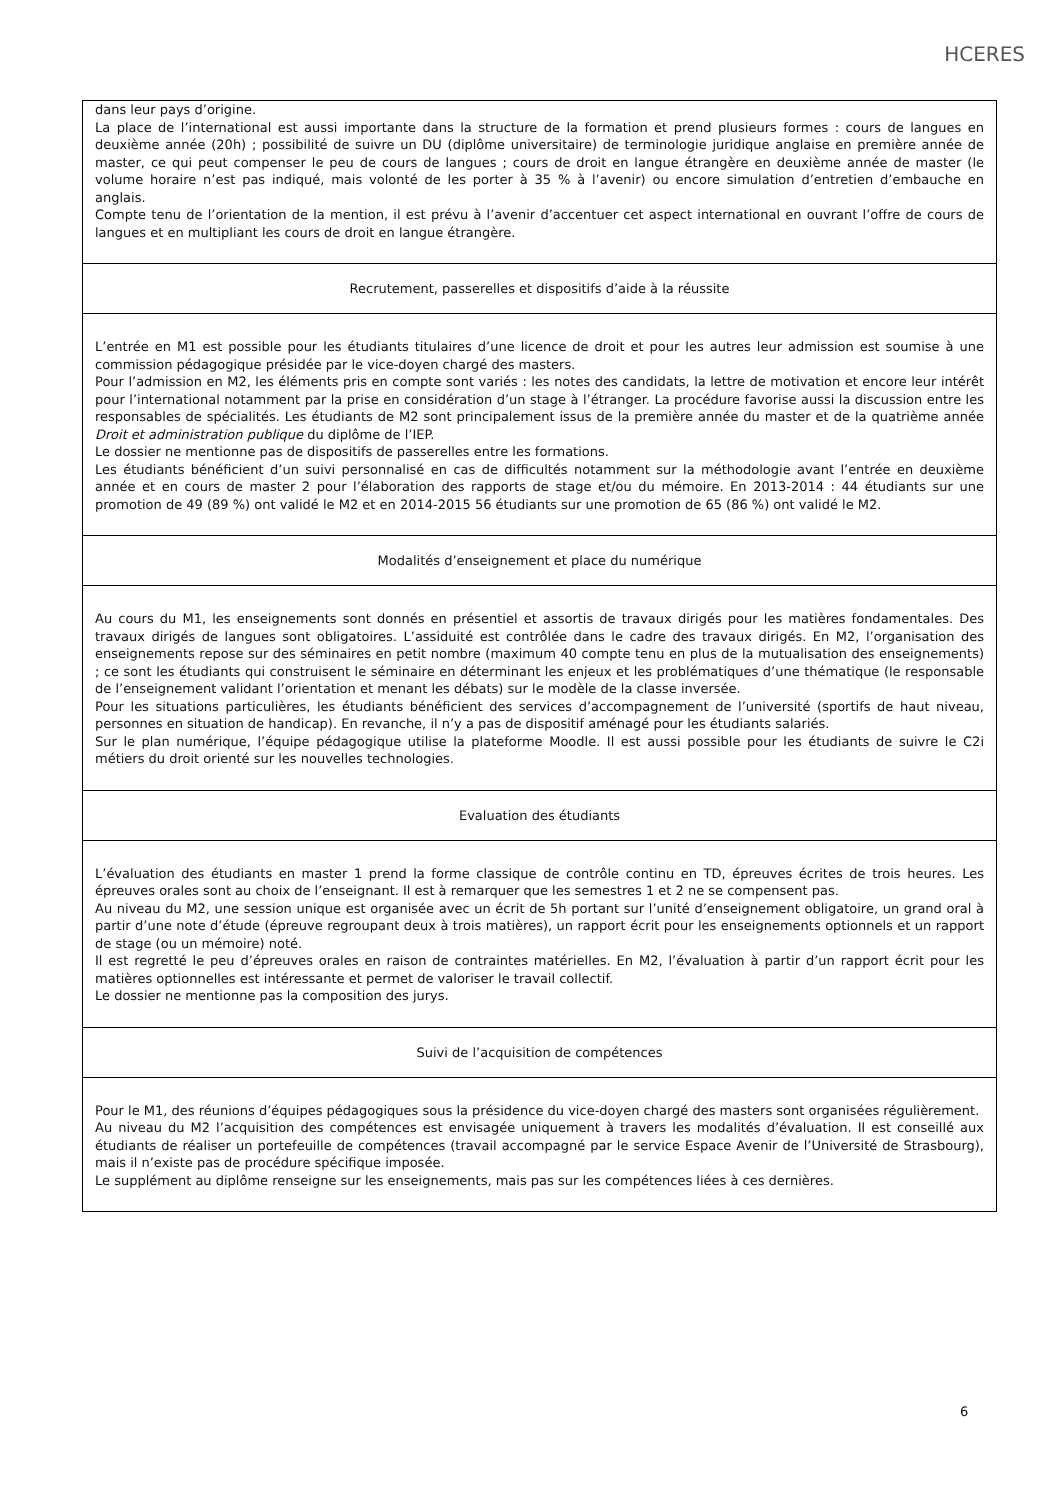HCERES
dans leur pays d’origine.
La place de l’international est aussi importante dans la structure de la formation et prend plusieurs formes : cours de langues en deuxième année (20h) ; possibilité de suivre un DU (diplôme universitaire) de terminologie juridique anglaise en première année de master, ce qui peut compenser le peu de cours de langues ; cours de droit en langue étrangère en deuxième année de master (le volume horaire n’est pas indiqué, mais volonté de les porter à 35 % à l’avenir) ou encore simulation d’entretien d’embauche en anglais.
Compte tenu de l’orientation de la mention, il est prévu à l’avenir d’accentuer cet aspect international en ouvrant l’offre de cours de langues et en multipliant les cours de droit en langue étrangère.
Recrutement, passerelles et dispositifs d’aide à la réussite
L’entrée en M1 est possible pour les étudiants titulaires d’une licence de droit et pour les autres leur admission est soumise à une commission pédagogique présidée par le vice-doyen chargé des masters.
Pour l’admission en M2, les éléments pris en compte sont variés : les notes des candidats, la lettre de motivation et encore leur intérêt pour l’international notamment par la prise en considération d’un stage à l’étranger. La procédure favorise aussi la discussion entre les responsables de spécialités. Les étudiants de M2 sont principalement issus de la première année du master et de la quatrième année Droit et administration publique du diplôme de l’IEP.
Le dossier ne mentionne pas de dispositifs de passerelles entre les formations.
Les étudiants bénéficient d’un suivi personnalisé en cas de difficultés notamment sur la méthodologie avant l’entrée en deuxième année et en cours de master 2 pour l’élaboration des rapports de stage et/ou du mémoire. En 2013-2014 : 44 étudiants sur une promotion de 49 (89 %) ont validé le M2 et en 2014-2015 56 étudiants sur une promotion de 65 (86 %) ont validé le M2.
Modalités d’enseignement et place du numérique
Au cours du M1, les enseignements sont donnés en présentiel et assortis de travaux dirigés pour les matières fondamentales. Des travaux dirigés de langues sont obligatoires. L’assiduité est contrôlée dans le cadre des travaux dirigés. En M2, l’organisation des enseignements repose sur des séminaires en petit nombre (maximum 40 compte tenu en plus de la mutualisation des enseignements) ; ce sont les étudiants qui construisent le séminaire en déterminant les enjeux et les problématiques d’une thématique (le responsable de l’enseignement validant l’orientation et menant les débats) sur le modèle de la classe inversée.
Pour les situations particulières, les étudiants bénéficient des services d’accompagnement de l’université (sportifs de haut niveau, personnes en situation de handicap). En revanche, il n’y a pas de dispositif aménagé pour les étudiants salariés.
Sur le plan numérique, l’équipe pédagogique utilise la plateforme Moodle. Il est aussi possible pour les étudiants de suivre le C2i métiers du droit orienté sur les nouvelles technologies.
Evaluation des étudiants
L’évaluation des étudiants en master 1 prend la forme classique de contrôle continu en TD, épreuves écrites de trois heures. Les épreuves orales sont au choix de l’enseignant. Il est à remarquer que les semestres 1 et 2 ne se compensent pas.
Au niveau du M2, une session unique est organisée avec un écrit de 5h portant sur l’unité d’enseignement obligatoire, un grand oral à partir d’une note d’étude (épreuve regroupant deux à trois matières), un rapport écrit pour les enseignements optionnels et un rapport de stage (ou un mémoire) noté.
Il est regretté le peu d’épreuves orales en raison de contraintes matérielles. En M2, l’évaluation à partir d’un rapport écrit pour les matières optionnelles est intéressante et permet de valoriser le travail collectif.
Le dossier ne mentionne pas la composition des jurys.
Suivi de l’acquisition de compétences
Pour le M1, des réunions d’équipes pédagogiques sous la présidence du vice-doyen chargé des masters sont organisées régulièrement.
Au niveau du M2 l’acquisition des compétences est envisagée uniquement à travers les modalités d’évaluation. Il est conseillé aux étudiants de réaliser un portefeuille de compétences (travail accompagné par le service Espace Avenir de l’Université de Strasbourg), mais il n’existe pas de procédure spécifique imposée.
Le supplément au diplôme renseigne sur les enseignements, mais pas sur les compétences liées à ces dernières.
6